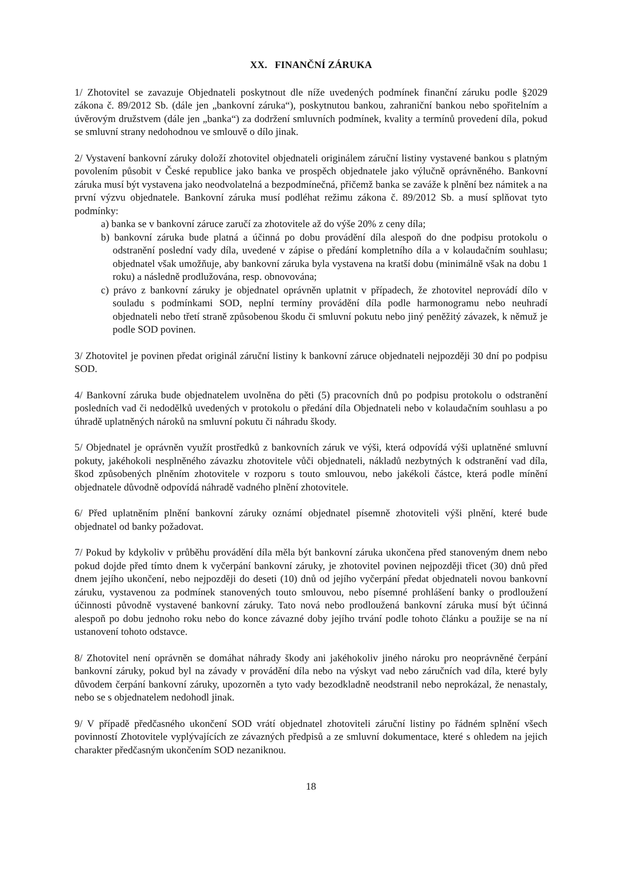XX. FINANČNÍ ZÁRUKA
1/ Zhotovitel se zavazuje Objednateli poskytnout dle níže uvedených podmínek finanční záruku podle §2029 zákona č. 89/2012 Sb. (dále jen „bankovní záruka“), poskytnutou bankou, zahraniční bankou nebo spořitelním a úvěrovým družstvem (dále jen „banka“) za dodržení smluvních podmínek, kvality a termínů provedení díla, pokud se smluvní strany nedohodnou ve smlouvě o dílo jinak.
2/ Vystavení bankovní záruky doloží zhotovitel objednateli originálem záruční listiny vystavené bankou s platným povolením působit v České republice jako banka ve prospěch objednatele jako výlučně oprávněného. Bankovní záruka musí být vystavena jako neodvolatelná a bezpodmínečná, přičemž banka se zaváže k plnění bez námitek a na první výzvu objednatele. Bankovní záruka musí podléhat režimu zákona č. 89/2012 Sb. a musí splňovat tyto podmínky:
a) banka se v bankovní záruce zaručí za zhotovitele až do výše 20% z ceny díla;
b) bankovní záruka bude platná a účinná po dobu provádění díla alespoň do dne podpisu protokolu o odstranění poslední vady díla, uvedené v zápise o předání kompletního díla a v kolaudačním souhlasu; objednatel však umožňuje, aby bankovní záruka byla vystavena na kratší dobu (minimálně však na dobu 1 roku) a následně prodlužována, resp. obnovována;
c) právo z bankovní záruky je objednatel oprávněn uplatnit v případech, že zhotovitel neprovádí dílo v souladu s podmínkami SOD, neplní termíny provádění díla podle harmonogramu nebo neuhradí objednateli nebo třetí straně způsobenou škodu či smluvní pokutu nebo jiný peněžitý závazek, k němuž je podle SOD povinen.
3/ Zhotovitel je povinen předat originál záruční listiny k bankovní záruce objednateli nejpozději 30 dní po podpisu SOD.
4/ Bankovní záruka bude objednatelem uvolněna do pěti (5) pracovních dnů po podpisu protokolu o odstranění posledních vad či nedodělků uvedených v protokolu o předání díla Objednateli nebo v kolaudačním souhlasu a po úhradě uplatněných nároků na smluvní pokutu či náhradu škody.
5/ Objednatel je oprávněn využít prostředků z bankovních záruk ve výši, která odpovídá výši uplatněné smluvní pokuty, jakéhokoli nesplněného závazku zhotovitele vůči objednateli, nákladů nezbytných k odstranění vad díla, škod způsobených plněním zhotovitele v rozporu s touto smlouvou, nebo jakékoli částce, která podle mínění objednatele důvodně odpovídá náhradě vadného plnění zhotovitele.
6/ Před uplatněním plnění bankovní záruky oznámí objednatel písemně zhotoviteli výši plnění, které bude objednatel od banky požadovat.
7/ Pokud by kdykoliv v průběhu provádění díla měla být bankovní záruka ukončena před stanoveným dnem nebo pokud dojde před tímto dnem k vyčerpání bankovní záruky, je zhotovitel povinen nejpozději třicet (30) dnů před dnem jejího ukončení, nebo nejpozději do deseti (10) dnů od jejího vyčerpání předat objednateli novou bankovní záruku, vystavenou za podmínek stanovených touto smlouvou, nebo písemné prohlášení banky o prodloužení účinnosti původně vystavené bankovní záruky. Tato nová nebo prodloužená bankovní záruka musí být účinná alespoň po dobu jednoho roku nebo do konce závazné doby jejího trvání podle tohoto článku a použije se na ní ustanovení tohoto odstavce.
8/ Zhotovitel není oprávněn se domáhat náhrady škody ani jakéhokoliv jiného nároku pro neoprávněné čerpání bankovní záruky, pokud byl na závady v provádění díla nebo na výskyt vad nebo záručních vad díla, které byly důvodem čerpání bankovní záruky, upozorněn a tyto vady bezodkladně neodstranil nebo neprokázal, že nenastaly, nebo se s objednatelem nedohodl jinak.
9/ V případě předčasného ukončení SOD vrátí objednatel zhotoviteli záruční listiny po řádném splnění všech povinností Zhotovitele vyplývajících ze závazných předpisů a ze smluvní dokumentace, které s ohledem na jejich charakter předčasným ukončením SOD nezaniknou.
18